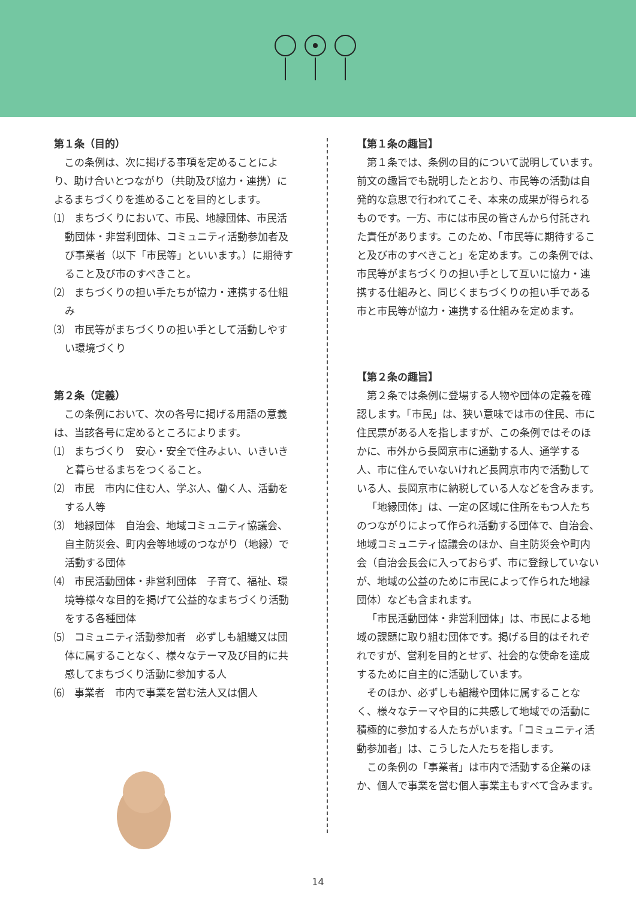第１条（目的）
この条例は、次に掲げる事項を定めることにより、助け合いとつながり（共助及び協力・連携）によるまちづくりを進めることを目的とします。
⑴　まちづくりにおいて、市民、地縁団体、市民活動団体・非営利団体、コミュニティ活動参加者及び事業者（以下「市民等」といいます。）に期待すること及び市のすべきこと。
⑵　まちづくりの担い手たちが協力・連携する仕組み
⑶　市民等がまちづくりの担い手として活動しやすい環境づくり
第２条（定義）
この条例において、次の各号に掲げる用語の意義は、当該各号に定めるところによります。
⑴　まちづくり　安心・安全で住みよい、いきいきと暮らせるまちをつくること。
⑵　市民　市内に住む人、学ぶ人、働く人、活動をする人等
⑶　地縁団体　自治会、地域コミュニティ協議会、自主防災会、町内会等地域のつながり（地縁）で活動する団体
⑷　市民活動団体・非営利団体　子育て、福祉、環境等様々な目的を掲げて公益的なまちづくり活動をする各種団体
⑸　コミュニティ活動参加者　必ずしも組織又は団体に属することなく、様々なテーマ及び目的に共感してまちづくり活動に参加する人
⑹　事業者　市内で事業を営む法人又は個人
【第１条の趣旨】
第１条では、条例の目的について説明しています。前文の趣旨でも説明したとおり、市民等の活動は自発的な意思で行われてこそ、本来の成果が得られるものです。一方、市には市民の皆さんから付託された責任があります。このため、「市民等に期待すること及び市のすべきこと」を定めます。この条例では、市民等がまちづくりの担い手として互いに協力・連携する仕組みと、同じくまちづくりの担い手である市と市民等が協力・連携する仕組みを定めます。
【第２条の趣旨】
第２条では条例に登場する人物や団体の定義を確認します。「市民」は、狭い意味では市の住民、市に住民票がある人を指しますが、この条例ではそのほかに、市外から長岡京市に通勤する人、通学する人、市に住んでいないけれど長岡京市内で活動している人、長岡京市に納税している人などを含みます。
「地縁団体」は、一定の区域に住所をもつ人たちのつながりによって作られ活動する団体で、自治会、地域コミュニティ協議会のほか、自主防災会や町内会（自治会長会に入っておらず、市に登録していないが、地域の公益のために市民によって作られた地縁団体）なども含まれます。
「市民活動団体・非営利団体」は、市民による地域の課題に取り組む団体です。掲げる目的はそれぞれですが、営利を目的とせず、社会的な使命を達成するために自主的に活動しています。
そのほか、必ずしも組織や団体に属することなく、様々なテーマや目的に共感して地域での活動に積極的に参加する人たちがいます。「コミュニティ活動参加者」は、こうした人たちを指します。
この条例の「事業者」は市内で活動する企業のほか、個人で事業を営む個人事業主もすべて含みます。
14